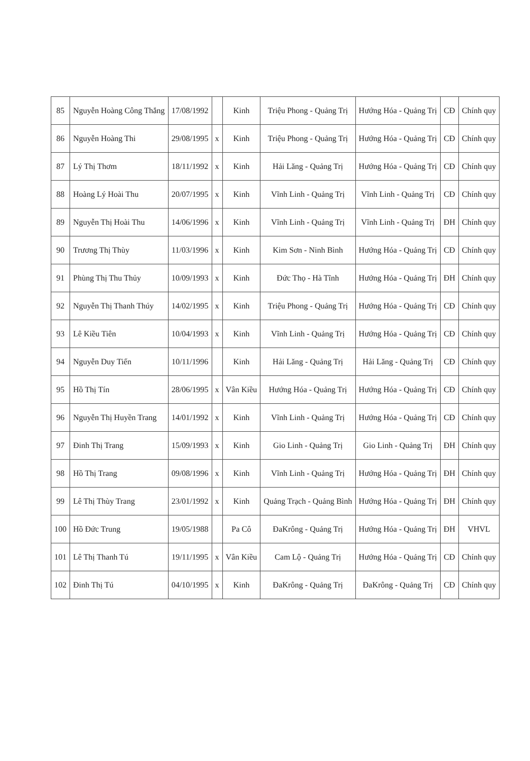| 85 | Nguyễn Hoàng Công Thắng | 17/08/1992 | | Kinh | Triệu Phong - Quảng Trị | Hướng Hóa - Quảng Trị | CĐ | Chính quy |
| 86 | Nguyễn Hoàng Thi | 29/08/1995 | x | Kinh | Triệu Phong - Quảng Trị | Hướng Hóa - Quảng Trị | CĐ | Chính quy |
| 87 | Lý Thị Thơm | 18/11/1992 | x | Kinh | Hải Lăng - Quảng Trị | Hướng Hóa - Quảng Trị | CĐ | Chính quy |
| 88 | Hoàng Lý Hoài Thu | 20/07/1995 | x | Kinh | Vĩnh Linh - Quảng Trị | Vĩnh Linh - Quảng Trị | CĐ | Chính quy |
| 89 | Nguyễn Thị Hoài Thu | 14/06/1996 | x | Kinh | Vĩnh Linh - Quảng Trị | Vĩnh Linh - Quảng Trị | ĐH | Chính quy |
| 90 | Trương Thị Thùy | 11/03/1996 | x | Kinh | Kim Sơn - Ninh Bình | Hướng Hóa - Quảng Trị | CĐ | Chính quy |
| 91 | Phùng Thị Thu Thủy | 10/09/1993 | x | Kinh | Đức Thọ - Hà Tĩnh | Hướng Hóa - Quảng Trị | ĐH | Chính quy |
| 92 | Nguyễn Thị Thanh Thúy | 14/02/1995 | x | Kinh | Triệu Phong - Quảng Trị | Hướng Hóa - Quảng Trị | CĐ | Chính quy |
| 93 | Lê Kiều Tiên | 10/04/1993 | x | Kinh | Vĩnh Linh - Quảng Trị | Hướng Hóa - Quảng Trị | CĐ | Chính quy |
| 94 | Nguyễn Duy Tiến | 10/11/1996 | | Kinh | Hải Lăng - Quảng Trị | Hải Lăng - Quảng Trị | CĐ | Chính quy |
| 95 | Hồ Thị Tín | 28/06/1995 | x | Vân Kiều | Hướng Hóa - Quảng Trị | Hướng Hóa - Quảng Trị | CĐ | Chính quy |
| 96 | Nguyễn Thị Huyền Trang | 14/01/1992 | x | Kinh | Vĩnh Linh - Quảng Trị | Hướng Hóa - Quảng Trị | CĐ | Chính quy |
| 97 | Đinh Thị Trang | 15/09/1993 | x | Kinh | Gio Linh - Quảng Trị | Gio Linh - Quảng Trị | ĐH | Chính quy |
| 98 | Hồ Thị Trang | 09/08/1996 | x | Kinh | Vĩnh Linh - Quảng Trị | Hướng Hóa - Quảng Trị | ĐH | Chính quy |
| 99 | Lê Thị Thùy Trang | 23/01/1992 | x | Kinh | Quảng Trạch - Quảng Bình | Hướng Hóa - Quảng Trị | ĐH | Chính quy |
| 100 | Hồ Đức Trung | 19/05/1988 | | Pa Cô | ĐaKrông - Quảng Trị | Hướng Hóa - Quảng Trị | ĐH | VHVL |
| 101 | Lê Thị Thanh Tú | 19/11/1995 | x | Vân Kiều | Cam Lộ - Quảng Trị | Hướng Hóa - Quảng Trị | CĐ | Chính quy |
| 102 | Đinh Thị Tú | 04/10/1995 | x | Kinh | ĐaKrông - Quảng Trị | ĐaKrông - Quảng Trị | CĐ | Chính quy |